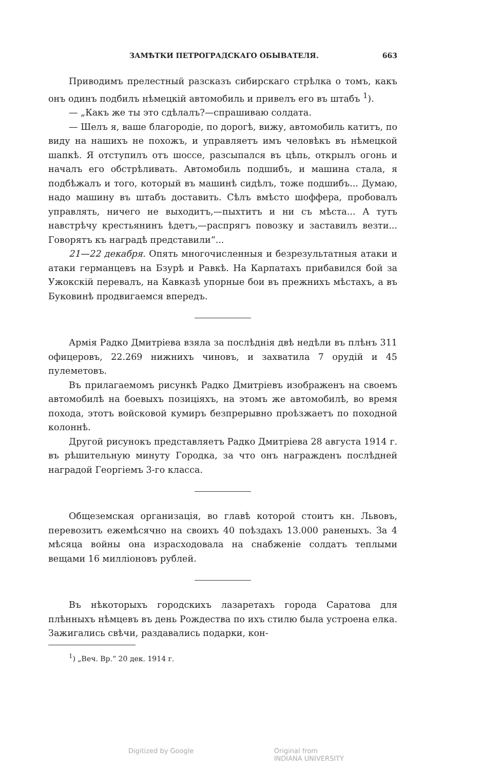ЗАМѢТКИ ПЕТРОГРАДСКАГО ОБЫВАТЕЛЯ. 663
Приводимъ прелестный разсказъ сибирскаго стрѣлка о томъ, какъ онъ одинъ подбилъ нѣмецкій автомобиль и привелъ его въ штабъ <sup>1</sup>).
— „Какъ же ты это сдѣлалъ?—спрашиваю солдата.
— Шелъ я, ваше благородіе, по дорогѣ, вижу, автомобиль катитъ, по виду на нашихъ не похожъ, и управляетъ имъ человѣкъ въ нѣмецкой шапкѣ. Я отступилъ отъ шоссе, разсыпался въ цѣпь, открылъ огонь и началъ его обстрѣливать. Автомобиль подшибъ, и машина стала, я подбѣжалъ и того, который въ машинѣ сидѣлъ, тоже подшибъ... Думаю, надо машину въ штабъ доставить. Сѣлъ вмѣсто шоффера, пробовалъ управлять, ничего не выходитъ,—пыхтитъ и ни съ мѣста... А тутъ навстрѣчу крестьянинъ ѣдетъ,—распрягъ повозку и заставилъ везти... Говорятъ къ наградѣ представили“...
21—22 декабря. Опять многочисленныя и безрезультатныя атаки и атаки германцевъ на Бзурѣ и Равкѣ. На Карпатахъ прибавился бой за Ужокскій перевалъ, на Кавказѣ упорные бои въ прежнихъ мѣстахъ, а въ Буковинѣ продвигаемся впередъ.
Армія Радко Дмитріева взяла за послѣднія двѣ недѣли въ плѣнъ 311 офицеровъ, 22.269 нижнихъ чиновъ, и захватила 7 орудій и 45 пулеметовъ.
Въ прилагаемомъ рисункѣ Радко Дмитріевъ изображенъ на своемъ автомобилѣ на боевыхъ позиціяхъ, на этомъ же автомобилѣ, во время похода, этотъ войсковой кумиръ безпрерывно проѣзжаетъ по походной колоннѣ.
Другой рисунокъ представляетъ Радко Дмитріева 28 августа 1914 г. въ рѣшительную минуту Городка, за что онъ награжденъ послѣдней наградой Георгіемъ 3-го класса.
Общеземская организація, во главѣ которой стоитъ кн. Львовъ, перевозитъ ежемѣсячно на своихъ 40 поѣздахъ 13.000 раненыхъ. За 4 мѣсяца войны она израсходовала на снабженіе солдатъ теплыми вещами 16 милліоновъ рублей.
Въ нѣкоторыхъ городскихъ лазаретахъ города Саратова для плѣнныхъ нѣмцевъ въ день Рождества по ихъ стилю была устроена елка. Зажигались свѣчи, раздавались подарки, кон-
<sup>1</sup>) „Веч. Вр.“ 20 дек. 1914 г.
Digitized by Google Original from
INDIANA UNIVERSITY